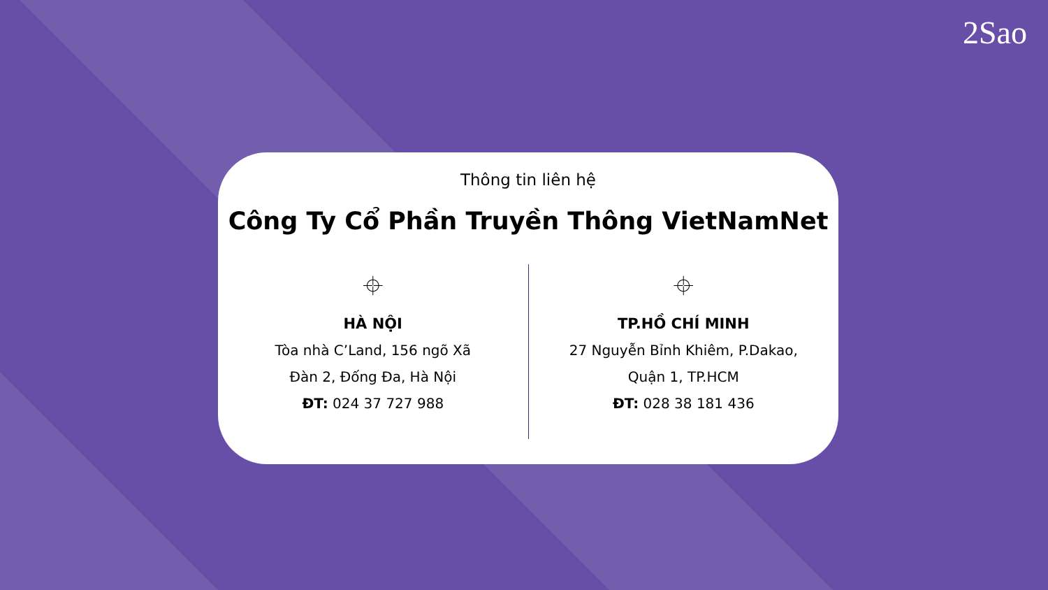2Sao
Thông tin liên hệ
Công Ty Cổ Phần Truyền Thông VietNamNet
⌖
HÀ NỘI
Tòa nhà C’Land, 156 ngõ Xã
Đàn 2, Đống Đa, Hà Nội
ĐT: 024 37 727 988
⌖
TP.HỒ CHÍ MINH
27 Nguyễn Bỉnh Khiêm, P.Dakao,
Quận 1, TP.HCM
ĐT: 028 38 181 436